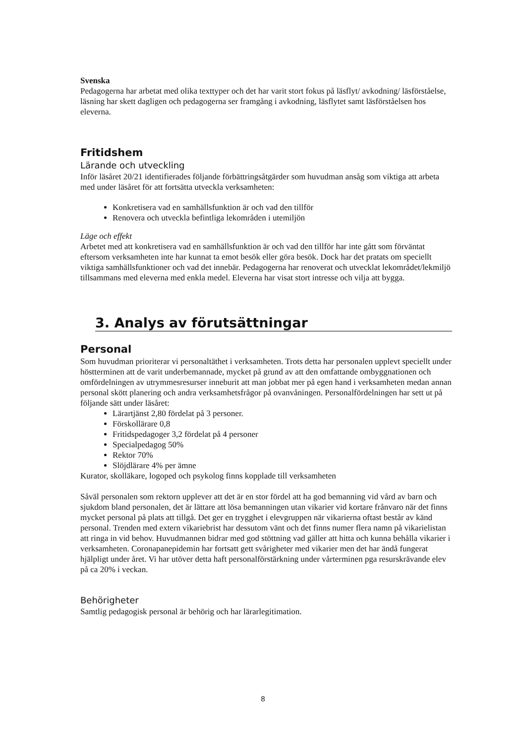Svenska
Pedagogerna har arbetat med olika texttyper och det har varit stort fokus på läsflyt/ avkodning/ läsförståelse, läsning har skett dagligen och pedagogerna ser framgång i avkodning, läsflytet samt läsförståelsen hos eleverna.
Fritidshem
Lärande och utveckling
Inför läsåret 20/21 identifierades följande förbättringsåtgärder som huvudman ansåg som viktiga att arbeta med under läsåret för att fortsätta utveckla verksamheten:
Konkretisera vad en samhällsfunktion är och vad den tillför
Renovera och utveckla befintliga lekområden i utemiljön
Läge och effekt
Arbetet med att konkretisera vad en samhällsfunktion är och vad den tillför har inte gått som förväntat eftersom verksamheten inte har kunnat ta emot besök eller göra besök. Dock har det pratats om speciellt viktiga samhällsfunktioner och vad det innebär. Pedagogerna har renoverat och utvecklat lekområdet/lekmiljö tillsammans med eleverna med enkla medel. Eleverna har visat stort intresse och vilja att bygga.
3. Analys av förutsättningar
Personal
Som huvudman prioriterar vi personaltäthet i verksamheten. Trots detta har personalen upplevt speciellt under höstterminen att de varit underbemannade, mycket på grund av att den omfattande ombyggnationen och omfördelningen av utrymmesresurser inneburit att man jobbat mer på egen hand i verksamheten medan annan personal skött planering och andra verksamhetsfrågor på ovanvåningen. Personalfördelningen har sett ut på följande sätt under läsåret:
Lärartjänst 2,80 fördelat på 3 personer.
Förskollärare 0,8
Fritidspedagoger 3,2 fördelat på 4 personer
Specialpedagog 50%
Rektor 70%
Slöjdlärare 4% per ämne
Kurator, skolläkare, logoped och psykolog finns kopplade till verksamheten
Såväl personalen som rektorn upplever att det är en stor fördel att ha god bemanning vid vård av barn och sjukdom bland personalen, det är lättare att lösa bemanningen utan vikarier vid kortare frånvaro när det finns mycket personal på plats att tillgå. Det ger en trygghet i elevgruppen när vikarierna oftast består av känd personal. Trenden med extern vikariebrist har dessutom vänt och det finns numer flera namn på vikarielistan att ringa in vid behov. Huvudmannen bidrar med god stöttning vad gäller att hitta och kunna behålla vikarier i verksamheten. Coronapanepidemin har fortsatt gett svårigheter med vikarier men det har ändå fungerat hjälpligt under året. Vi har utöver detta haft personalförstärkning under vårterminen pga resurskrävande elev på ca 20% i veckan.
Behörigheter
Samtlig pedagogisk personal är behörig och har lärarlegitimation.
8